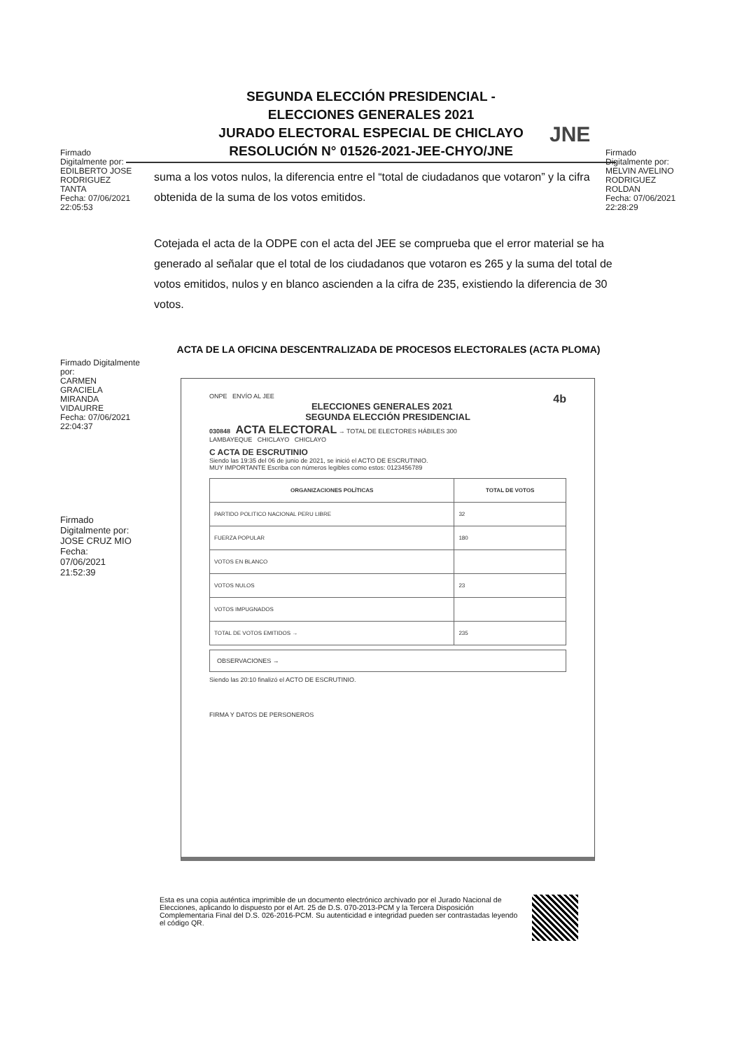SEGUNDA ELECCIÓN PRESIDENCIAL -
ELECCIONES GENERALES 2021
JURADO ELECTORAL ESPECIAL DE CHICLAYO
RESOLUCIÓN N° 01526-2021-JEE-CHYO/JNE
JNE
Firmado
Digitalmente por:
EDILBERTO JOSE
RODRIGUEZ
TANTA
Fecha: 07/06/2021
22:05:53
Firmado
Digitalmente por:
MELVIN AVELINO
RODRIGUEZ
ROLDAN
Fecha: 07/06/2021
22:28:29
suma a los votos nulos, la diferencia entre el “total de ciudadanos que votaron” y la cifra obtenida de la suma de los votos emitidos.
Cotejada el acta de la ODPE con el acta del JEE se comprueba que el error material se ha generado al señalar que el total de los ciudadanos que votaron es 265 y la suma del total de votos emitidos, nulos y en blanco ascienden a la cifra de 235, existiendo la diferencia de 30 votos.
ACTA DE LA OFICINA DESCENTRALIZADA DE PROCESOS ELECTORALES (ACTA PLOMA)
Firmado Digitalmente
por:
CARMEN
GRACIELA
MIRANDA
VIDAURRE
Fecha: 07/06/2021
22:04:37
Firmado
Digitalmente por:
JOSE CRUZ MIO
Fecha:
07/06/2021
21:52:39
ONPE ENVÍO AL JEE 4b
ELECCIONES GENERALES 2021
SEGUNDA ELECCIÓN PRESIDENCIAL
030848 ACTA ELECTORAL → TOTAL DE ELECTORES HÁBILES 300
LAMBAYEQUE CHICLAYO CHICLAYO
C ACTA DE ESCRUTINIO
Siendo las 19:35 del 06 de junio de 2021, se inició el ACTO DE ESCRUTINIO.
MUY IMPORTANTE Escriba con números legibles como estos: 0123456789
| ORGANIZACIONES POLÍTICAS | TOTAL DE VOTOS |
| --- | --- |
| PARTIDO POLITICO NACIONAL PERU LIBRE | 32 |
| FUERZA POPULAR | 180 |
| VOTOS EN BLANCO | |
| VOTOS NULOS | 23 |
| VOTOS IMPUGNADOS | |
| TOTAL DE VOTOS EMITIDOS → | 235 |
OBSERVACIONES →
Siendo las 20:10 finalizó el ACTO DE ESCRUTINIO.
FIRMA Y DATOS DE PERSONEROS
Esta es una copia auténtica imprimible de un documento electrónico archivado por el Jurado Nacional de Elecciones, aplicando lo dispuesto por el Art. 25 de D.S. 070-2013-PCM y la Tercera Disposición Complementaria Final del D.S. 026-2016-PCM. Su autenticidad e integridad pueden ser contrastadas leyendo el código QR.